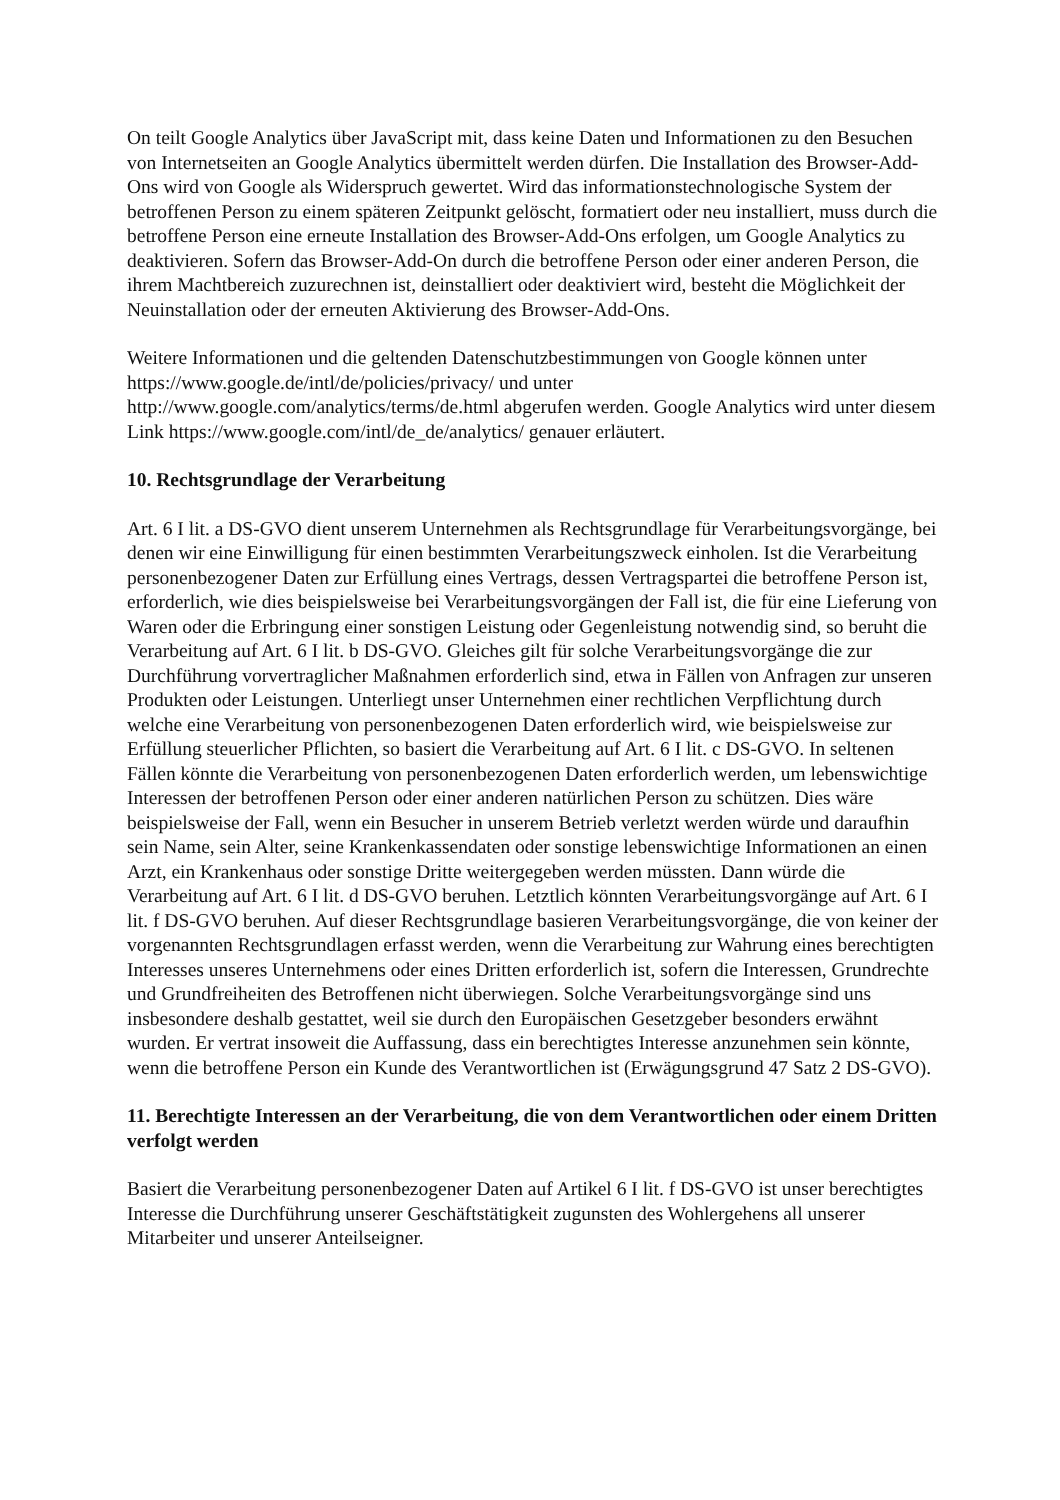On teilt Google Analytics über JavaScript mit, dass keine Daten und Informationen zu den Besuchen von Internetseiten an Google Analytics übermittelt werden dürfen. Die Installation des Browser-Add-Ons wird von Google als Widerspruch gewertet. Wird das informationstechnologische System der betroffenen Person zu einem späteren Zeitpunkt gelöscht, formatiert oder neu installiert, muss durch die betroffene Person eine erneute Installation des Browser-Add-Ons erfolgen, um Google Analytics zu deaktivieren. Sofern das Browser-Add-On durch die betroffene Person oder einer anderen Person, die ihrem Machtbereich zuzurechnen ist, deinstalliert oder deaktiviert wird, besteht die Möglichkeit der Neuinstallation oder der erneuten Aktivierung des Browser-Add-Ons.
Weitere Informationen und die geltenden Datenschutzbestimmungen von Google können unter https://www.google.de/intl/de/policies/privacy/ und unter http://www.google.com/analytics/terms/de.html abgerufen werden. Google Analytics wird unter diesem Link https://www.google.com/intl/de_de/analytics/ genauer erläutert.
10. Rechtsgrundlage der Verarbeitung
Art. 6 I lit. a DS-GVO dient unserem Unternehmen als Rechtsgrundlage für Verarbeitungsvorgänge, bei denen wir eine Einwilligung für einen bestimmten Verarbeitungszweck einholen. Ist die Verarbeitung personenbezogener Daten zur Erfüllung eines Vertrags, dessen Vertragspartei die betroffene Person ist, erforderlich, wie dies beispielsweise bei Verarbeitungsvorgängen der Fall ist, die für eine Lieferung von Waren oder die Erbringung einer sonstigen Leistung oder Gegenleistung notwendig sind, so beruht die Verarbeitung auf Art. 6 I lit. b DS-GVO. Gleiches gilt für solche Verarbeitungsvorgänge die zur Durchführung vorvertraglicher Maßnahmen erforderlich sind, etwa in Fällen von Anfragen zur unseren Produkten oder Leistungen. Unterliegt unser Unternehmen einer rechtlichen Verpflichtung durch welche eine Verarbeitung von personenbezogenen Daten erforderlich wird, wie beispielsweise zur Erfüllung steuerlicher Pflichten, so basiert die Verarbeitung auf Art. 6 I lit. c DS-GVO. In seltenen Fällen könnte die Verarbeitung von personenbezogenen Daten erforderlich werden, um lebenswichtige Interessen der betroffenen Person oder einer anderen natürlichen Person zu schützen. Dies wäre beispielsweise der Fall, wenn ein Besucher in unserem Betrieb verletzt werden würde und daraufhin sein Name, sein Alter, seine Krankenkassendaten oder sonstige lebenswichtige Informationen an einen Arzt, ein Krankenhaus oder sonstige Dritte weitergegeben werden müssten. Dann würde die Verarbeitung auf Art. 6 I lit. d DS-GVO beruhen. Letztlich könnten Verarbeitungsvorgänge auf Art. 6 I lit. f DS-GVO beruhen. Auf dieser Rechtsgrundlage basieren Verarbeitungsvorgänge, die von keiner der vorgenannten Rechtsgrundlagen erfasst werden, wenn die Verarbeitung zur Wahrung eines berechtigten Interesses unseres Unternehmens oder eines Dritten erforderlich ist, sofern die Interessen, Grundrechte und Grundfreiheiten des Betroffenen nicht überwiegen. Solche Verarbeitungsvorgänge sind uns insbesondere deshalb gestattet, weil sie durch den Europäischen Gesetzgeber besonders erwähnt wurden. Er vertrat insoweit die Auffassung, dass ein berechtigtes Interesse anzunehmen sein könnte, wenn die betroffene Person ein Kunde des Verantwortlichen ist (Erwägungsgrund 47 Satz 2 DS-GVO).
11. Berechtigte Interessen an der Verarbeitung, die von dem Verantwortlichen oder einem Dritten verfolgt werden
Basiert die Verarbeitung personenbezogener Daten auf Artikel 6 I lit. f DS-GVO ist unser berechtigtes Interesse die Durchführung unserer Geschäftstätigkeit zugunsten des Wohlergehens all unserer Mitarbeiter und unserer Anteilseigner.